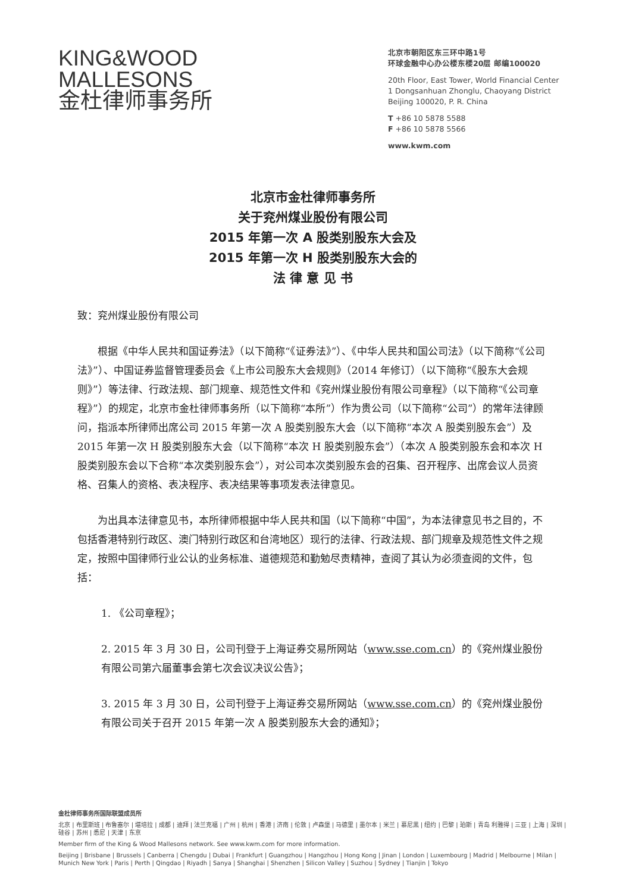KING&WOOD
MALLESONS
金杜律师事务所
北京市朝阳区东三环中路1号
环球金融中心办公楼东楼20层 邮编100020
20th Floor, East Tower, World Financial Center
1 Dongsanhuan Zhonglu, Chaoyang District
Beijing 100020, P. R. China
T +86 10 5878 5588
F +86 10 5878 5566
www.kwm.com
北京市金杜律师事务所
关于兖州煤业股份有限公司
2015 年第一次 A 股类别股东大会及
2015 年第一次 H 股类别股东大会的
法 律 意 见 书
致：兖州煤业股份有限公司
根据《中华人民共和国证券法》（以下简称“《证券法》”）、《中华人民共和国公司法》（以下简称“《公司法》”）、中国证券监督管理委员会《上市公司股东大会规则》（2014 年修订）（以下简称“《股东大会规则》”）等法律、行政法规、部门规章、规范性文件和《兖州煤业股份有限公司章程》（以下简称“《公司章程》”）的规定，北京市金杜律师事务所（以下简称“本所”）作为贵公司（以下简称“公司”）的常年法律顾问，指派本所律师出席公司 2015 年第一次 A 股类别股东大会（以下简称“本次 A 股类别股东会”）及 2015 年第一次 H 股类别股东大会（以下简称“本次 H 股类别股东会”）（本次 A 股类别股东会和本次 H 股类别股东会以下合称“本次类别股东会”），对公司本次类别股东会的召集、召开程序、出席会议人员资格、召集人的资格、表决程序、表决结果等事项发表法律意见。
为出具本法律意见书，本所律师根据中华人民共和国（以下简称“中国”，为本法律意见书之目的，不包括香港特别行政区、澳门特别行政区和台湾地区）现行的法律、行政法规、部门规章及规范性文件之规定，按照中国律师行业公认的业务标准、道德规范和勤勉尽责精神，查阅了其认为必须查阅的文件，包括：
1. 《公司章程》；
2. 2015 年 3 月 30 日，公司刊登于上海证券交易所网站（www.sse.com.cn）的《兖州煤业股份有限公司第六届董事会第七次会议决议公告》；
3. 2015 年 3 月 30 日，公司刊登于上海证券交易所网站（www.sse.com.cn）的《兖州煤业股份有限公司关于召开 2015 年第一次 A 股类别股东大会的通知》；
金杜律师事务所国际联盟成员所
北京 | 布里斯班 | 布鲁塞尔 | 堪培拉 | 成都 | 迪拜 | 法兰克福 | 广州 | 杭州 | 香港 | 济南 | 伦敦 | 卢森堡 | 马德里 | 墨尔本 | 米兰 | 慕尼黑 | 纽约 | 巴黎 | 珀斯 | 青岛 利雅得 | 三亚 | 上海 | 深圳 | 硅谷 | 苏州 | 悉尼 | 天津 | 东京
Member firm of the King & Wood Mallesons network. See www.kwm.com for more information.
Beijing | Brisbane | Brussels | Canberra | Chengdu | Dubai | Frankfurt | Guangzhou | Hangzhou | Hong Kong | Jinan | London | Luxembourg | Madrid | Melbourne | Milan | Munich New York | Paris | Perth | Qingdao | Riyadh | Sanya | Shanghai | Shenzhen | Silicon Valley | Suzhou | Sydney | Tianjin | Tokyo